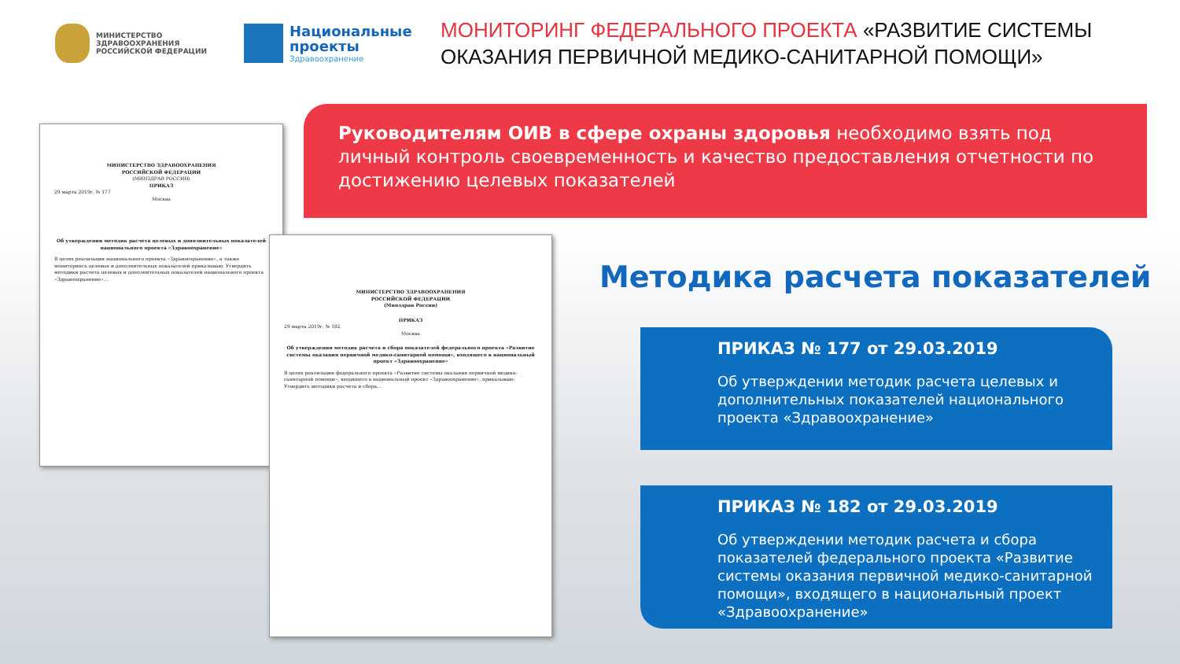МИНИСТЕРСТВО
ЗДРАВООХРАНЕНИЯ
РОССИЙСКОЙ ФЕДЕРАЦИИ
Национальные
проекты
Здравоохранение
МОНИТОРИНГ ФЕДЕРАЛЬНОГО ПРОЕКТА «РАЗВИТИЕ СИСТЕМЫ
ОКАЗАНИЯ ПЕРВИЧНОЙ МЕДИКО-САНИТАРНОЙ ПОМОЩИ»
Руководителям ОИВ в сфере охраны здоровья необходимо взять под личный контроль своевременность и качество предоставления отчетности по достижению целевых показателей
МИНИСТЕРСТВО ЗДРАВООХРАНЕНИЯ
РОССИЙСКОЙ ФЕДЕРАЦИИ
(МИНЗДРАВ РОССИИ)
ПРИКАЗ
29 марта 2019г. № 177
Москва
Об утверждении методик расчета целевых и дополнительных показателей национального проекта «Здравоохранение»
В целях реализации национального проекта «Здравоохранение», а также мониторинга целевых и дополнительных показателей приказываю: Утвердить методики расчета целевых и дополнительных показателей национального проекта «Здравоохранение»...
МИНИСТЕРСТВО ЗДРАВООХРАНЕНИЯ
РОССИЙСКОЙ ФЕДЕРАЦИИ
(Минздрав России)
ПРИКАЗ
29 марта 2019г. № 182
Москва
Об утверждении методик расчета и сбора показателей федерального проекта «Развитие системы оказания первичной медико-санитарной помощи», входящего в национальный проект «Здравоохранение»
В целях реализации федерального проекта «Развитие системы оказания первичной медико-санитарной помощи», входящего в национальный проект «Здравоохранение», приказываю: Утвердить методики расчета и сбора...
Методика расчета показателей
ПРИКАЗ № 177 от 29.03.2019
Об утверждении методик расчета целевых и дополнительных показателей национального проекта «Здравоохранение»
ПРИКАЗ № 182 от 29.03.2019
Об утверждении методик расчета и сбора показателей федерального проекта «Развитие системы оказания первичной медико-санитарной помощи», входящего в национальный проект «Здравоохранение»